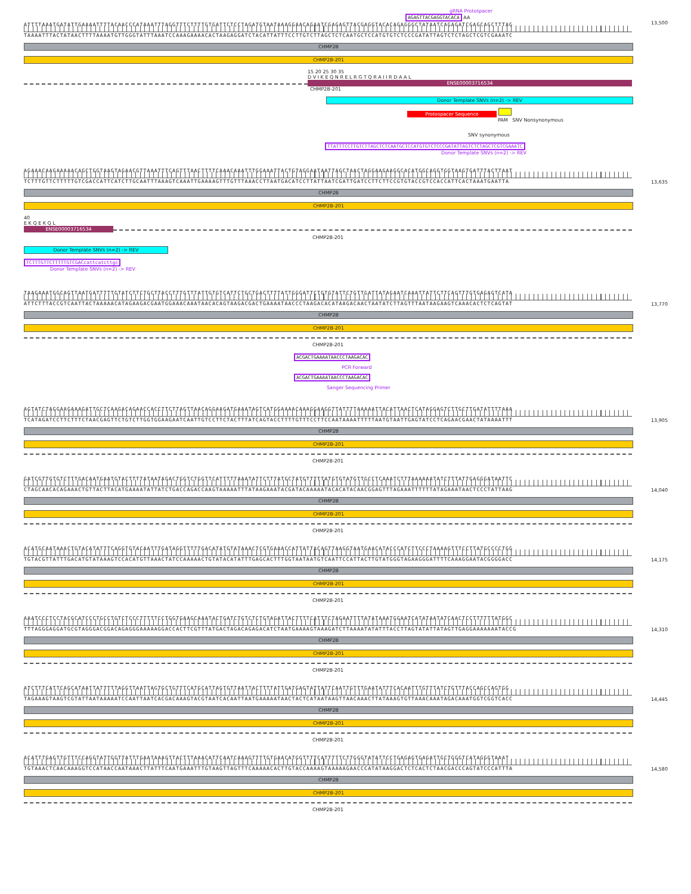gRNA Protospacer
AGAGTTACGAGGTACACA AA
ATTTTAAATGATATTGAAAATTTTACAACCCATAAATTTAGGTTTCTTTTGTGATTCTCCTAGATGTAATAAAGGAACAGAATCGAGAGTTACGAGGTACACAGAGGGCTATAATCAGAGATCGAGCAGCTTTAG
TAAAATTTACTATAACTTTTAAAATGTTGGGTATTTAAATCCAAAGAAAACACTAAGAGGATCTACATTATTTCCTTGTCTTAGCTCTCAATGCTCCATGTGTCTCCCGATATTAGTCTCTAGCTCGTCGAAATC
13,500
CHMP2B
CHMP2B-201
15 20 25 30 35
D V I K E Q N R E L R G T Q R A I I R D A A L
ENSE00003716534
CHMP2B-201
Donor Template SNVs (n=2) -> REV
Protospacer Sequence
PAM SNV Nonsynonymous
SNV synonymous
TTATTTCCTTGTCTTAGCTCTCAATGCTCCATGTGTCTCCCGATATTAGTCTCTAGCTCGTCGAAATC
Donor Template SNVs (n=2) -> REV
AGAAACAAGAAAAACAGCTGGTAAGTAGAACGTTAAATTTCAGTTTAACTTTTCAAACAAATTTGGAAATTACTGTAGGAATAATTAGCTAACTAGGAAGAAGGCACATGGCAGGTGGTAAGTGATTTACTTAAT
TCTTTGTTCTTTTTGTCGACCATTCATCTTGCAATTTAAAGTCAAATTGAAAAGTTTGTTTAAACCTTAATGACATCCTTATTAATCGATTGATCCTTCTTCCGTGTACCGTCCACCATTCACTAAATGAATTA
13,635
CHMP2B
CHMP2B-201
40
E K Q E K Q L
ENSE00003716534
CHMP2B-201
Donor Template SNVs (n=2) -> REV
TCTTTGTTCTTTTTGTCGACcattcatcttgc
Donor Template SNVs (n=2) -> REV
TAAGAAATGGCAGTTAATGATTTTTGTATCTTCTGCTTACCTTTGTTTATTGTGTCATTCTGCTGACTTTTATTGGGATTCTGTGTATTCTGTTGATTATAGAATCAAATTATTCTTCAGTTTGTGAGAGTCATA
ATTCTTTACCGTCAATTACTAAAAACATAGAAGACGAATGGAAACAAATAACACAGTAAGACGACTGAAAATAACCCTAAGACACATAAGACAACTAATATCTTAGTTTAATAAGAAGTCAAACACTCTCAGTAT
13,770
CHMP2B
CHMP2B-201
CHMP2B-201
ACGACTGAAAATAACCCTAAGACAC
PCR Forward
ACGACTGAAAATAACCCTAAGACAC
Sanger Sequencing Primer
AGTATCTAGGAAGAAAGATTGCTCAAGACAGAACCACCTTCTTAGTTAACAGGAAGATGAAATAGTCATGGAAAACAAAGGAAGGTTATTTTAAAAATTACATTAACTCATAGGAGTCTTGCTTGATATTTTAAA
TCATAGATCCTTCTTTCTAACGAGTTCTGTCTTGGTGGAAGAATCAATTGTCCTTCTACTTTATCAGTACCTTTTGTTTCCTTCCAATAAAATTTTTAATGTAATTGAGTATCCTCAGAACGAACTATAAAATTT
13,905
CHMP2B
CHMP2B-201
CHMP2B-201
GATCGTTGTGTCTTTGACAATGAATGTACTTTTATAATAGACTGGTCTGGTTCATTTTTAAATATTCTTTATGCTATGTTTTTATGTGTATGTTGCCTCAAATCTTTAAAAAATATCTTTATTGAGGGATAATTC
CTAGCAACACAGAAACTGTTACTTACATGAAAATATTATCTGACCAGACCAAGTAAAAATTTATAAGAAATACGATACAAAAATACACATACAACGGAGTTTAGAAATTTTTTATAGAAATAACTCCCTATTAAG
14,040
CHMP2B
CHMP2B-201
CHMP2B-201
ACATGCAATAAACTGTACATATTTCAGGTGTACAATTTGATAGGTTTTTGACATATGTATAAACTCGTGAAACCATTATTACAGTTAAGGTAATGAACATACCCATCTTCCCTAAAAGTTTCCTTATGCCCCTGG
TGTACGTTATTTGACATGTATAAAGTCCACATGTTAAACTATCCAAAAACTGTATACATATTTGAGCACTTTGGTAATAATGTCAATTCCATTACTTGTATGGGTAGAAGGGATTTTCAAAGGAATACGGGGACC
14,175
CHMP2B
CHMP2B-201
CHMP2B-201
AAATCCCTCCTACGCATCCCTGCCTGTCTCCCTTTTTCCTGGTGAAGCAAATACTGATCTGTCTCTGTAGATTACTTTTCATTTCTAGAATTTTATATAAATGGAATCATATAATATCAACTCCTTTTTTATGGC
TTTAGGGAGGATGCGTAGGGACGGACAGAGGGAAAAAGGACCACTTCGTTTATGACTAGACAGAGACATCTAATGAAAAGTAAAGATCTTAAAATATATTTACCTTAGTATATTATAGTTGAGGAAAAAAATACCG
14,310
CHMP2B
CHMP2B-201
CHMP2B-201
ATCTTTCATTCAGCATAATTATTTTTAGGTTAATTAGTGCTGTTTCATGCATTAGTGTTAATTACTTTTATTGATGAGTATTATTCAATTGTTTGAATATTTCACAATTTGTTTATCTGTTTACCAGCCAGTGG
TAGAAAGTAAGTCGTATTAATAAAAATCCAATTAATCACGACAAAGTACGTAATCACAATTAATGAAAAATAACTACTCATAATAAGTTAACAAACTTATAAAGTGTTAAACAAATAGACAAATGGTCGGTCACC
14,445
CHMP2B
CHMP2B-201
CHMP2B-201
ACATTTGAGTTGTTTCCAGGTATTGGTTATTTGAATAAAGTTACTTTAAACATTCAATCAAAGTTTTGTGAACATGGTTTTCATTTTTCTTGGGTATATTCCTGAGAGTGAGATTGCTGGGTCATAGGGTAAAT
TGTAAACTCAACAAAGGTCCATAACCAATAAACTTATTTCAATGAAATTTGTAAGTTAGTTTCAAAAACACTTGTACCAAAAGTAAAAAGAACCCATATAAGGACTCTCACTCTAACGACCCAGTATCCCATTTA
14,580
CHMP2B
CHMP2B-201
CHMP2B-201